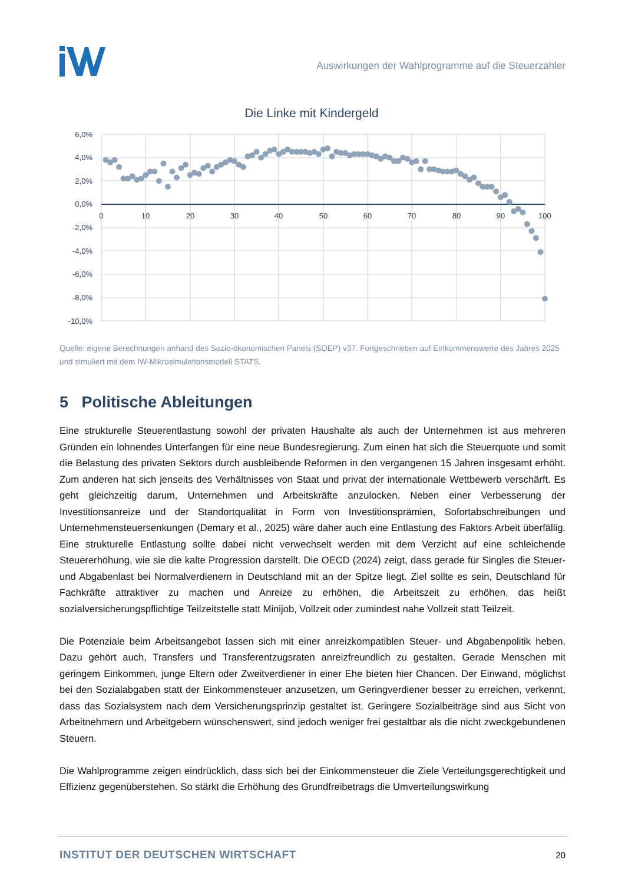Auswirkungen der Wahlprogramme auf die Steuerzahler
Die Linke mit Kindergeld
6,0%
4,0%
2,0%
0,0%
-2,0%
-4,0%
-6,0%
-8,0%
-10,0%
0
10
20
30
40
50
60
70
80
90
100
Quelle: eigene Berechnungen anhand des Sozio-ökonomischen Panels (SOEP) v37. Fortgeschrieben auf Einkommenswerte des Jahres 2025 und simuliert mit dem IW-Mikrosimulationsmodell STATS.
5 Politische Ableitungen
Eine strukturelle Steuerentlastung sowohl der privaten Haushalte als auch der Unternehmen ist aus mehreren Gründen ein lohnendes Unterfangen für eine neue Bundesregierung. Zum einen hat sich die Steuerquote und somit die Belastung des privaten Sektors durch ausbleibende Reformen in den vergangenen 15 Jahren insgesamt erhöht. Zum anderen hat sich jenseits des Verhältnisses von Staat und privat der internationale Wettbewerb verschärft. Es geht gleichzeitig darum, Unternehmen und Arbeitskräfte anzulocken. Neben einer Verbesserung der Investitionsanreize und der Standortqualität in Form von Investitionsprämien, Sofortabschreibungen und Unternehmensteuersenkungen (Demary et al., 2025) wäre daher auch eine Entlastung des Faktors Arbeit überfällig. Eine strukturelle Entlastung sollte dabei nicht verwechselt werden mit dem Verzicht auf eine schleichende Steuererhöhung, wie sie die kalte Progression darstellt. Die OECD (2024) zeigt, dass gerade für Singles die Steuer- und Abgabenlast bei Normalverdienern in Deutschland mit an der Spitze liegt. Ziel sollte es sein, Deutschland für Fachkräfte attraktiver zu machen und Anreize zu erhöhen, die Arbeitszeit zu erhöhen, das heißt sozialversicherungspflichtige Teilzeitstelle statt Minijob, Vollzeit oder zumindest nahe Vollzeit statt Teilzeit.
Die Potenziale beim Arbeitsangebot lassen sich mit einer anreizkompatiblen Steuer- und Abgabenpolitik heben. Dazu gehört auch, Transfers und Transferentzugsraten anreizfreundlich zu gestalten. Gerade Menschen mit geringem Einkommen, junge Eltern oder Zweitverdiener in einer Ehe bieten hier Chancen. Der Einwand, möglichst bei den Sozialabgaben statt der Einkommensteuer anzusetzen, um Geringverdiener besser zu erreichen, verkennt, dass das Sozialsystem nach dem Versicherungsprinzip gestaltet ist. Geringere Sozialbeiträge sind aus Sicht von Arbeitnehmern und Arbeitgebern wünschenswert, sind jedoch weniger frei gestaltbar als die nicht zweckgebundenen Steuern.
Die Wahlprogramme zeigen eindrücklich, dass sich bei der Einkommensteuer die Ziele Verteilungsgerechtigkeit und Effizienz gegenüberstehen. So stärkt die Erhöhung des Grundfreibetrags die Umverteilungswirkung
INSTITUT DER DEUTSCHEN WIRTSCHAFT
20